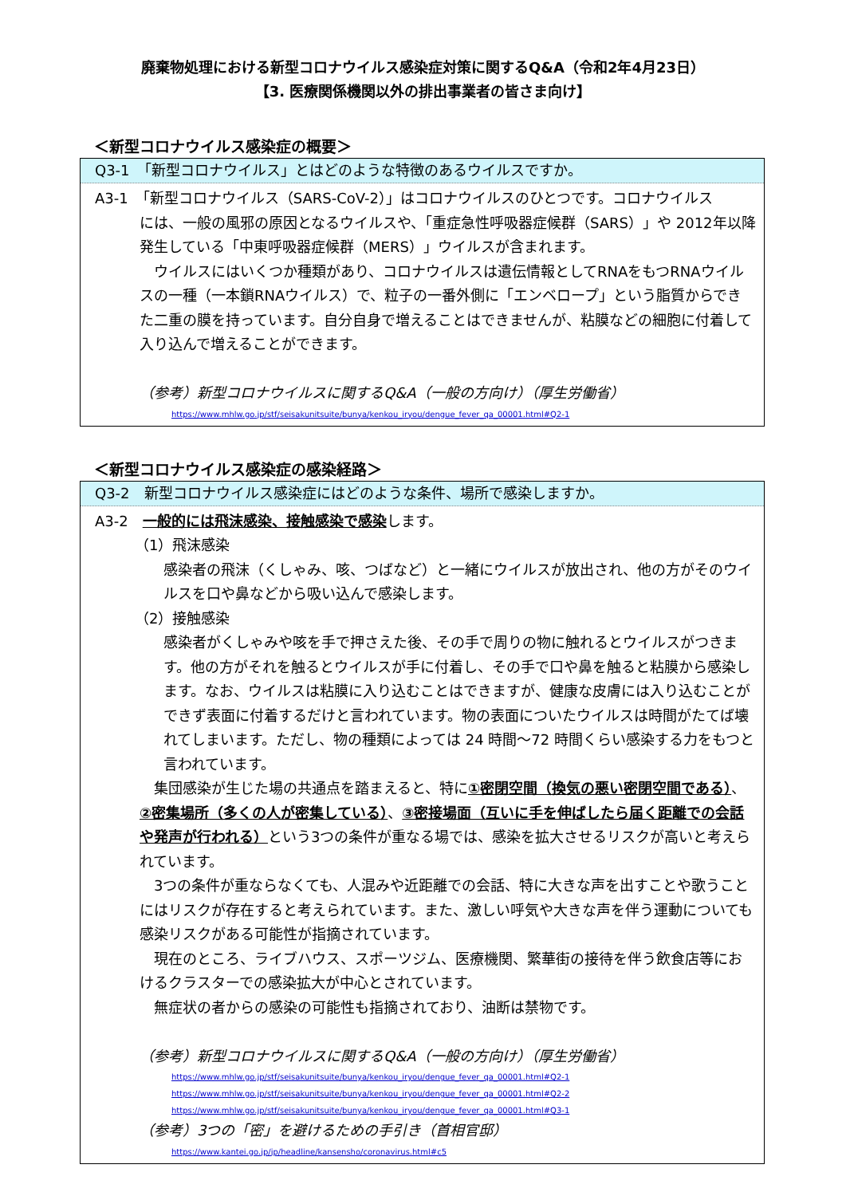廃棄物処理における新型コロナウイルス感染症対策に関するQ&A（令和2年4月23日）
【3. 医療関係機関以外の排出事業者の皆さま向け】
＜新型コロナウイルス感染症の概要＞
Q3-1　「新型コロナウイルス」とはどのような特徴のあるウイルスですか。
A3-1　「新型コロナウイルス（SARS-CoV-2）」はコロナウイルスのひとつです。コロナウイルス
には、一般の風邪の原因となるウイルスや、「重症急性呼吸器症候群（SARS）」や 2012年以降発生している「中東呼吸器症候群（MERS）」ウイルスが含まれます。
　ウイルスにはいくつか種類があり、コロナウイルスは遺伝情報としてRNAをもつRNAウイルスの一種（一本鎖RNAウイルス）で、粒子の一番外側に「エンベロープ」という脂質からできた二重の膜を持っています。自分自身で増えることはできませんが、粘膜などの細胞に付着して入り込んで増えることができます。
（参考）新型コロナウイルスに関するQ&A（一般の方向け）（厚生労働省）
https://www.mhlw.go.jp/stf/seisakunitsuite/bunya/kenkou_iryou/dengue_fever_qa_00001.html#Q2-1
＜新型コロナウイルス感染症の感染経路＞
Q3-2　新型コロナウイルス感染症にはどのような条件、場所で感染しますか。
A3-2　一般的には飛沫感染、接触感染で感染します。
（1）飛沫感染
感染者の飛沫（くしゃみ、咳、つばなど）と一緒にウイルスが放出され、他の方がそのウイルスを口や鼻などから吸い込んで感染します。
（2）接触感染
感染者がくしゃみや咳を手で押さえた後、その手で周りの物に触れるとウイルスがつきます。他の方がそれを触るとウイルスが手に付着し、その手で口や鼻を触ると粘膜から感染します。なお、ウイルスは粘膜に入り込むことはできますが、健康な皮膚には入り込むことができず表面に付着するだけと言われています。物の表面についたウイルスは時間がたてば壊れてしまいます。ただし、物の種類によっては 24 時間～72 時間くらい感染する力をもつと言われています。
　集団感染が生じた場の共通点を踏まえると、特に①密閉空間（換気の悪い密閉空間である）、②密集場所（多くの人が密集している）、③密接場面（互いに手を伸ばしたら届く距離での会話や発声が行われる）という3つの条件が重なる場では、感染を拡大させるリスクが高いと考えられています。
　3つの条件が重ならなくても、人混みや近距離での会話、特に大きな声を出すことや歌うことにはリスクが存在すると考えられています。また、激しい呼気や大きな声を伴う運動についても感染リスクがある可能性が指摘されています。
　現在のところ、ライブハウス、スポーツジム、医療機関、繁華街の接待を伴う飲食店等におけるクラスターでの感染拡大が中心とされています。
　無症状の者からの感染の可能性も指摘されており、油断は禁物です。
（参考）新型コロナウイルスに関するQ&A（一般の方向け）（厚生労働省）
https://www.mhlw.go.jp/stf/seisakunitsuite/bunya/kenkou_iryou/dengue_fever_qa_00001.html#Q2-1
https://www.mhlw.go.jp/stf/seisakunitsuite/bunya/kenkou_iryou/dengue_fever_qa_00001.html#Q2-2
https://www.mhlw.go.jp/stf/seisakunitsuite/bunya/kenkou_iryou/dengue_fever_qa_00001.html#Q3-1
（参考）3つの「密」を避けるための手引き（首相官邸）
https://www.kantei.go.jp/jp/headline/kansensho/coronavirus.html#c5